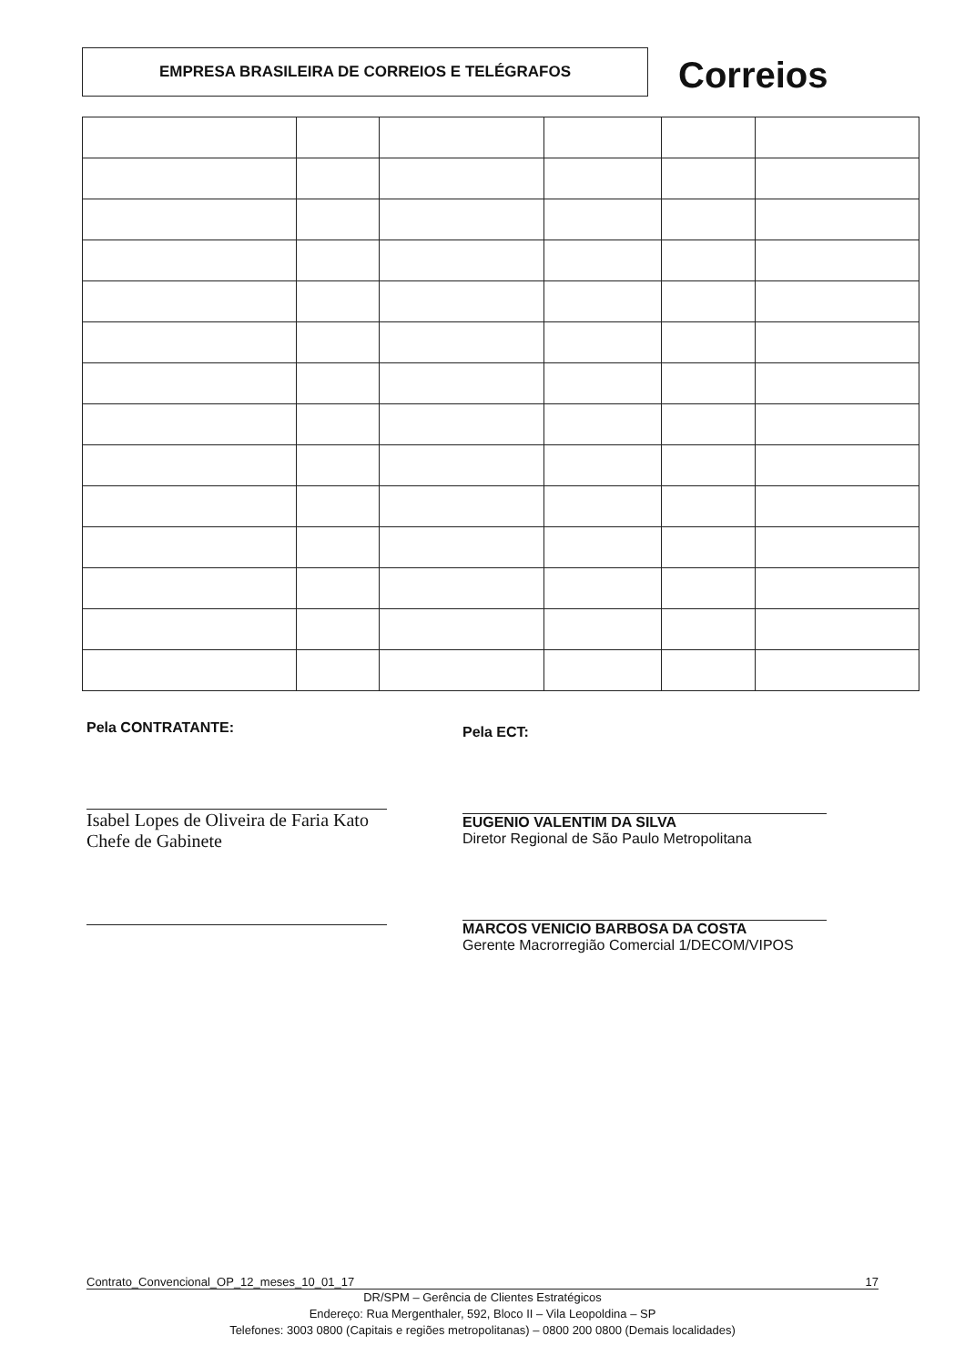EMPRESA BRASILEIRA DE CORREIOS E TELÉGRAFOS Correios
Pela CONTRATANTE:
Isabel Lopes de Oliveira de Faria Kato
Chefe de Gabinete
Pela ECT:
EUGENIO VALENTIM DA SILVA
Diretor Regional de São Paulo Metropolitana
MARCOS VENICIO BARBOSA DA COSTA
Gerente Macrorregião Comercial 1/DECOM/VIPOS
Contrato_Convencional_OP_12_meses_10_01_17 17
DR/SPM – Gerência de Clientes Estratégicos
Endereço: Rua Mergenthaler, 592, Bloco II – Vila Leopoldina – SP
Telefones: 3003 0800 (Capitais e regiões metropolitanas) – 0800 200 0800 (Demais localidades)